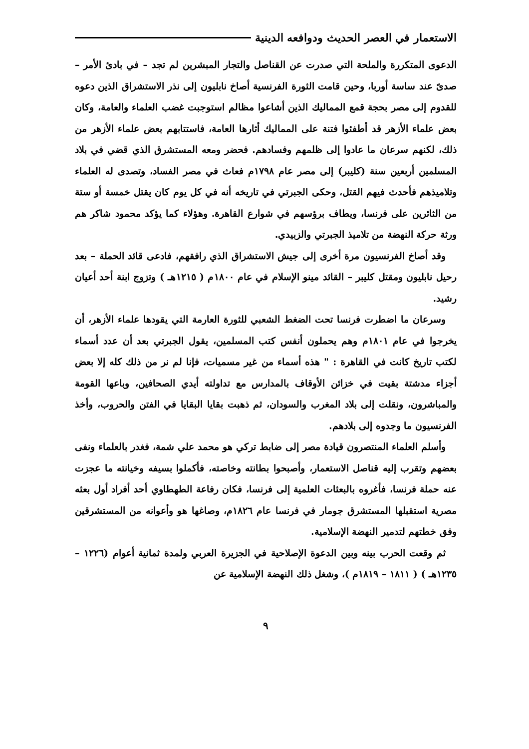الاستعمار في العصر الحديث ودوافعه الدينية
الدعوى المتكررة والملحة التي صدرت عن القناصل والتجار المبشرين لم تجد – في بادئ الأمر – صدىً عند ساسة أوربا، وحين قامت الثورة الفرنسية أصاخ نابليون إلى نذر الاستشراق الذين دعوه للقدوم إلى مصر بحجة قمع المماليك الذين أشاعوا مظالم استوجبت غضب العلماء والعامة، وكان بعض علماء الأزهر قد أطفئوا فتنة على المماليك أثارها العامة، فاستتابهم بعض علماء الأزهر من ذلك، لكنهم سرعان ما عادوا إلى ظلمهم وفسادهم. فحضر ومعه المستشرق الذي قضي في بلاد المسلمين أربعين سنة (كليبر) إلى مصر عام ١٧٩٨م فعاث في مصر الفساد، وتصدى له العلماء وتلاميذهم فأحدث فيهم القتل، وحكى الجبرتي في تاريخه أنه في كل يوم كان يقتل خمسة أو ستة من الثائرين على فرنسا، ويطاف برؤسهم في شوارع القاهرة. وهؤلاء كما يؤكد محمود شاكر هم ورثة حركة النهضة من تلاميذ الجبرتي والزبيدي.
وقد أصاخ الفرنسيون مرة أخرى إلى جيش الاستشراق الذي رافقهم، فادعى قائد الحملة – بعد رحيل نابليون ومقتل كليبر – القائد مينو الإسلام في عام ١٨٠٠م ( ١٢١٥هـ ) وتزوج ابنة أحد أعيان رشيد.
وسرعان ما اضطرت فرنسا تحت الضغط الشعبي للثورة العارمة التي يقودها علماء الأزهر، أن يخرجوا في عام ١٨٠١م وهم يحملون أنفس كتب المسلمين، يقول الجبرتي بعد أن عدد أسماء لكتب تاريخ كانت في القاهرة : " هذه أسماء من غير مسميات، فإنا لم نر من ذلك كله إلا بعض أجزاء مدشتة بقيت في خزائن الأوقاف بالمدارس مع تداولته أيدي الصحافين، وباعها القومة والمباشرون، ونقلت إلى بلاد المغرب والسودان، ثم ذهبت بقايا البقايا في الفتن والحروب، وأخذ الفرنسيون ما وجدوه إلى بلادهم.
وأسلم العلماء المنتصرون قيادة مصر إلى ضابط تركي هو محمد علي شمة، فغدر بالعلماء ونفى بعضهم وتقرب إليه قناصل الاستعمار، وأصبحوا بطانته وخاصته، فأكملوا بسيفه وخيانته ما عجزت عنه حملة فرنسا، فأغروه بالبعثات العلمية إلى فرنسا، فكان رفاعة الطهطاوي أحد أفراد أول بعثه مصرية استقبلها المستشرق جومار في فرنسا عام ١٨٢٦م، وصاغها هو وأعوانه من المستشرقين وفق خطتهم لتدمير النهضة الإسلامية.
ثم وقعت الحرب بينه وبين الدعوة الإصلاحية في الجزيرة العربي ولمدة ثمانية أعوام (١٢٢٦ – ١٢٣٥هـ ) ( ١٨١١ – ١٨١٩م )، وشغل ذلك النهضة الإسلامية عن
٩